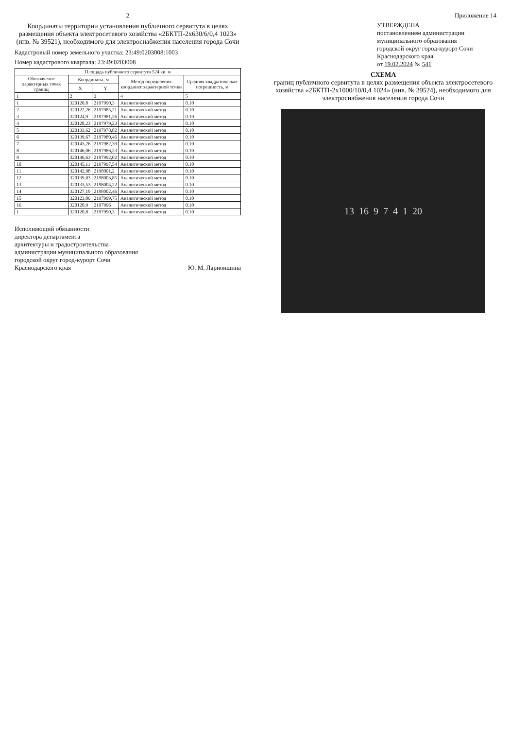2
Координаты территории установления публичного сервитута в целях размещения объекта электросетевого хозяйства «2БКТП-2х630/6/0,4 1023» (инв. № 39521), необходимого для электроснабжения населения города Сочи
Кадастровый номер земельного участка: 23:49:0203008:1003
Номер кадастрового квартала: 23:49:0203008
| Площадь публичного сервитута 524 кв. м | | | | |
| --- | --- | --- | --- | --- |
| Обозначение характерных точек границ | Координаты, м | | Метод определения координат характерной точки | Средняя квадратическая погрешность, м |
| | X | Y | | |
| 1 | 2 | 3 | 4 | 5 |
| 1 | 320120,8 | 2197990,3 | Аналитический метод | 0.10 |
| 2 | 320122,26 | 2197985,21 | Аналитический метод | 0.10 |
| 3 | 320124,9 | 2197981,26 | Аналитический метод | 0.10 |
| 4 | 320128,23 | 2197979,23 | Аналитический метод | 0.10 |
| 5 | 320133,62 | 2197978,82 | Аналитический метод | 0.10 |
| 6 | 320139,67 | 2197980,46 | Аналитический метод | 0.10 |
| 7 | 320143,26 | 2197982,39 | Аналитический метод | 0.10 |
| 8 | 320146,06 | 2197986,23 | Аналитический метод | 0.10 |
| 9 | 320146,63 | 2197992,02 | Аналитический метод | 0.10 |
| 10 | 320145,11 | 2197997,54 | Аналитический метод | 0.10 |
| 11 | 320142,98 | 2198001,2 | Аналитический метод | 0.10 |
| 12 | 320139,03 | 2198003,85 | Аналитический метод | 0.10 |
| 13 | 320133,53 | 2198004,22 | Аналитический метод | 0.10 |
| 14 | 320127,19 | 2198002,46 | Аналитический метод | 0.10 |
| 15 | 320123,06 | 2197999,75 | Аналитический метод | 0.10 |
| 16 | 320120,9 | 2197996 | Аналитический метод | 0.10 |
| 1 | 320120,8 | 2197990,3 | Аналитический метод | 0.10 |
Исполняющий обязанности
директора департамента
архитектуры и градостроительства
администрации муниципального образования
городской округ город-курорт Сочи
Краснодарского края Ю. М. Ларионшина
Приложение 14
УТВЕРЖДЕНА
постановлением администрации
муниципального образования
городской округ город-курорт Сочи
Краснодарского края
от 19.02.2024 № 541
СХЕМА
границ публичного сервитута в целях размещения объекта электросетевого хозяйства «2БКТП-2х1000/10/0,4 1024» (инв. № 39524), необходимого для электроснабжения населения города Сочи
13 16 9 7 4 1 20